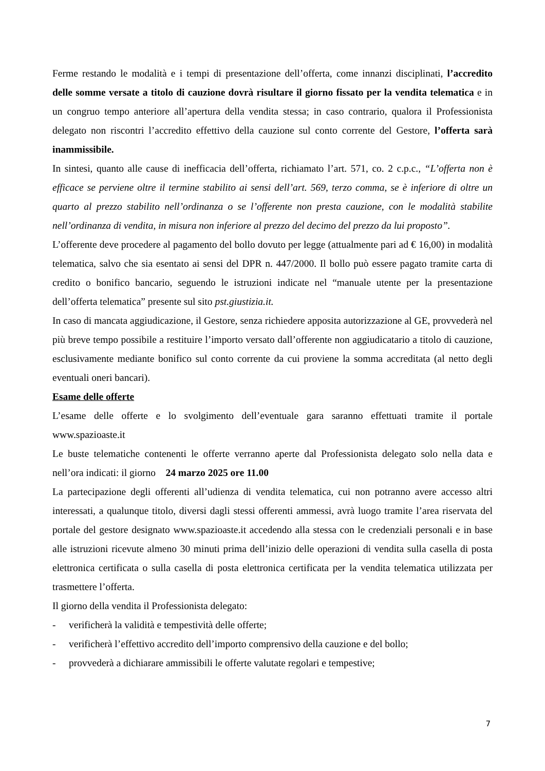Ferme restando le modalità e i tempi di presentazione dell’offerta, come innanzi disciplinati, l’accredito delle somme versate a titolo di cauzione dovrà risultare il giorno fissato per la vendita telematica e in un congruo tempo anteriore all’apertura della vendita stessa; in caso contrario, qualora il Professionista delegato non riscontri l’accredito effettivo della cauzione sul conto corrente del Gestore, l’offerta sarà inammissibile.
In sintesi, quanto alle cause di inefficacia dell’offerta, richiamato l’art. 571, co. 2 c.p.c., “L’offerta non è efficace se perviene oltre il termine stabilito ai sensi dell’art. 569, terzo comma, se è inferiore di oltre un quarto al prezzo stabilito nell’ordinanza o se l’offerente non presta cauzione, con le modalità stabilite nell’ordinanza di vendita, in misura non inferiore al prezzo del decimo del prezzo da lui proposto”.
L’offerente deve procedere al pagamento del bollo dovuto per legge (attualmente pari ad € 16,00) in modalità telematica, salvo che sia esentato ai sensi del DPR n. 447/2000. Il bollo può essere pagato tramite carta di credito o bonifico bancario, seguendo le istruzioni indicate nel “manuale utente per la presentazione dell’offerta telematica” presente sul sito pst.giustizia.it.
In caso di mancata aggiudicazione, il Gestore, senza richiedere apposita autorizzazione al GE, provvederà nel più breve tempo possibile a restituire l’importo versato dall’offerente non aggiudicatario a titolo di cauzione, esclusivamente mediante bonifico sul conto corrente da cui proviene la somma accreditata (al netto degli eventuali oneri bancari).
Esame delle offerte
L’esame delle offerte e lo svolgimento dell’eventuale gara saranno effettuati tramite il portale www.spazioaste.it
Le buste telematiche contenenti le offerte verranno aperte dal Professionista delegato solo nella data e nell’ora indicati: il giorno 24 marzo 2025 ore 11.00
La partecipazione degli offerenti all’udienza di vendita telematica, cui non potranno avere accesso altri interessati, a qualunque titolo, diversi dagli stessi offerenti ammessi, avrà luogo tramite l’area riservata del portale del gestore designato www.spazioaste.it accedendo alla stessa con le credenziali personali e in base alle istruzioni ricevute almeno 30 minuti prima dell’inizio delle operazioni di vendita sulla casella di posta elettronica certificata o sulla casella di posta elettronica certificata per la vendita telematica utilizzata per trasmettere l’offerta.
Il giorno della vendita il Professionista delegato:
- verificherà la validità e tempestività delle offerte;
- verificherà l’effettivo accredito dell’importo comprensivo della cauzione e del bollo;
- provvederà a dichiarare ammissibili le offerte valutate regolari e tempestive;
7